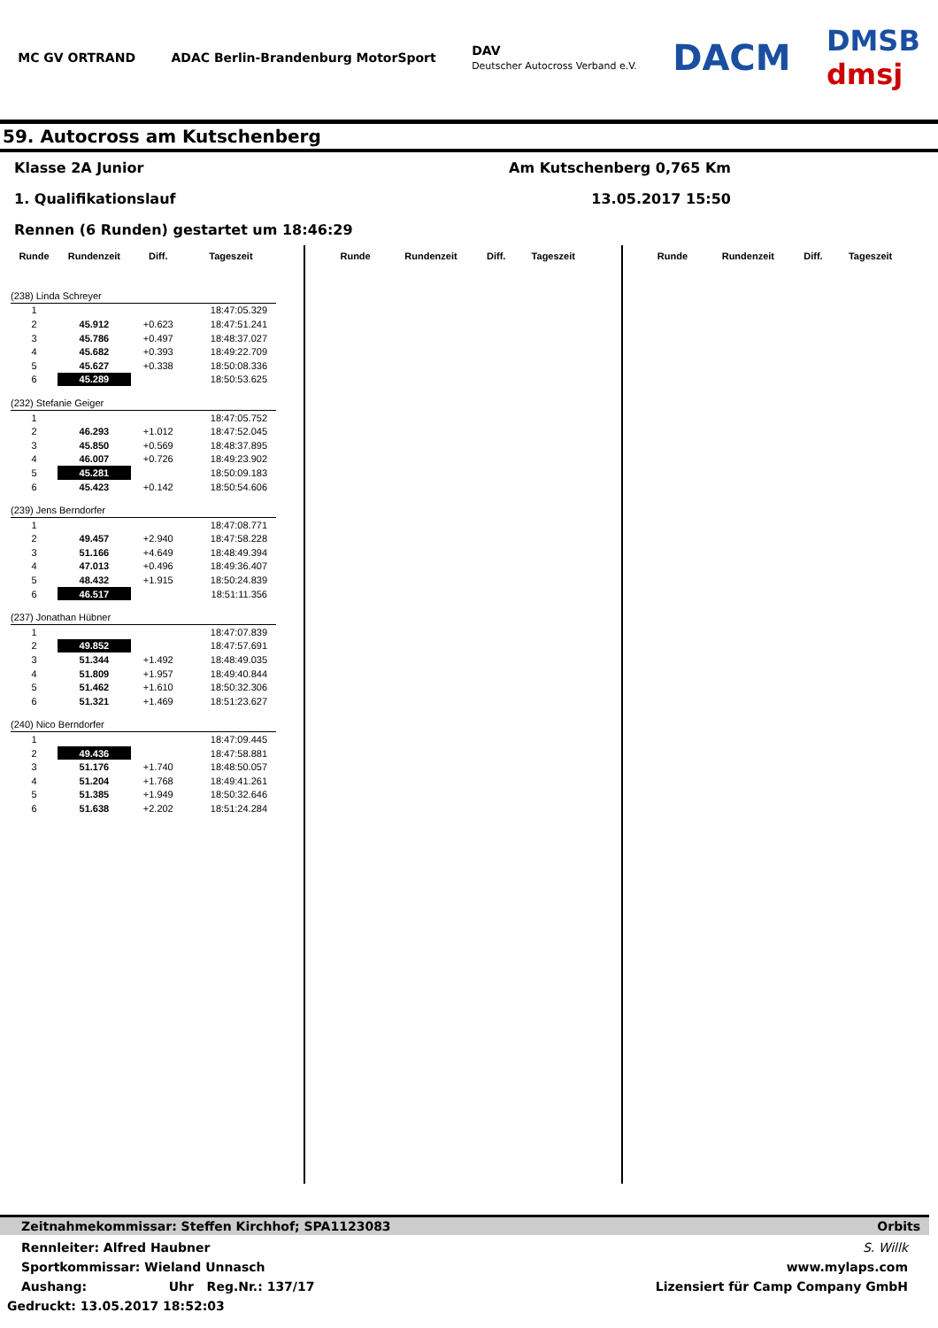MC GV ORTRAND
ADAC Berlin-Brandenburg MotorSport
DAV
Deutscher Autocross Verband e.V.
DACM
DMSB
dmsj
59. Autocross am Kutschenberg
Klasse 2A Junior Am Kutschenberg 0,765 Km
1. Qualifikationslauf 13.05.2017 15:50
Rennen (6 Runden) gestartet um 18:46:29
| Runde | Rundenzeit | Diff. | Tageszeit |
| --- | --- | --- | --- |
| (238) Linda Schreyer | | | |
| 1 | | | 18:47:05.329 |
| 2 | 45.912 | +0.623 | 18:47:51.241 |
| 3 | 45.786 | +0.497 | 18:48:37.027 |
| 4 | 45.682 | +0.393 | 18:49:22.709 |
| 5 | 45.627 | +0.338 | 18:50:08.336 |
| 6 | 45.289 | | 18:50:53.625 |
| (232) Stefanie Geiger | | | |
| 1 | | | 18:47:05.752 |
| 2 | 46.293 | +1.012 | 18:47:52.045 |
| 3 | 45.850 | +0.569 | 18:48:37.895 |
| 4 | 46.007 | +0.726 | 18:49:23.902 |
| 5 | 45.281 | | 18:50:09.183 |
| 6 | 45.423 | +0.142 | 18:50:54.606 |
| (239) Jens Berndorfer | | | |
| 1 | | | 18:47:08.771 |
| 2 | 49.457 | +2.940 | 18:47:58.228 |
| 3 | 51.166 | +4.649 | 18:48:49.394 |
| 4 | 47.013 | +0.496 | 18:49:36.407 |
| 5 | 48.432 | +1.915 | 18:50:24.839 |
| 6 | 46.517 | | 18:51:11.356 |
| (237) Jonathan Hübner | | | |
| 1 | | | 18:47:07.839 |
| 2 | 49.852 | | 18:47:57.691 |
| 3 | 51.344 | +1.492 | 18:48:49.035 |
| 4 | 51.809 | +1.957 | 18:49:40.844 |
| 5 | 51.462 | +1.610 | 18:50:32.306 |
| 6 | 51.321 | +1.469 | 18:51:23.627 |
| (240) Nico Berndorfer | | | |
| 1 | | | 18:47:09.445 |
| 2 | 49.436 | | 18:47:58.881 |
| 3 | 51.176 | +1.740 | 18:48:50.057 |
| 4 | 51.204 | +1.768 | 18:49:41.261 |
| 5 | 51.385 | +1.949 | 18:50:32.646 |
| 6 | 51.638 | +2.202 | 18:51:24.284 |
| Runde | Rundenzeit | Diff. | Tageszeit |
| --- | --- | --- | --- |
| Runde | Rundenzeit | Diff. | Tageszeit |
| --- | --- | --- | --- |
Zeitnahmekommissar: Steffen Kirchhof; SPA1123083 Orbits
Rennleiter: Alfred Haubner S. Willk
Sportkommissar: Wieland Unnasch www.mylaps.com
Aushang: Uhr Reg.Nr.: 137/17 Lizensiert für Camp Company GmbH
Gedruckt: 13.05.2017 18:52:03